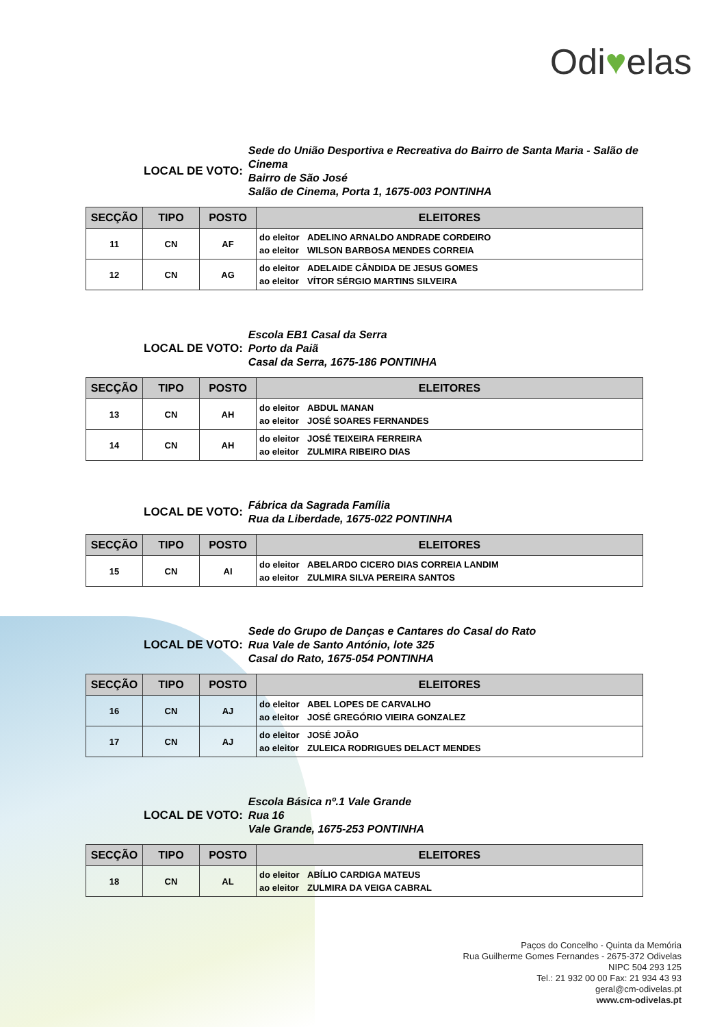Odi♥elas
LOCAL DE VOTO: Sede do União Desportiva e Recreativa do Bairro de Santa Maria - Salão de Cinema
Bairro de São José
Salão de Cinema, Porta 1, 1675-003 PONTINHA
| SECÇÃO | TIPO | POSTO | ELEITORES |
| --- | --- | --- | --- |
| 11 | CN | AF | do eleitor ADELINO ARNALDO ANDRADE CORDEIRO ao eleitor WILSON BARBOSA MENDES CORREIA |
| 12 | CN | AG | do eleitor ADELAIDE CÂNDIDA DE JESUS GOMES ao eleitor VÍTOR SÉRGIO MARTINS SILVEIRA |
LOCAL DE VOTO: Escola EB1 Casal da Serra
Porto da Paiã
Casal da Serra, 1675-186 PONTINHA
| SECÇÃO | TIPO | POSTO | ELEITORES |
| --- | --- | --- | --- |
| 13 | CN | AH | do eleitor ABDUL MANAN ao eleitor JOSÉ SOARES FERNANDES |
| 14 | CN | AH | do eleitor JOSÉ TEIXEIRA FERREIRA ao eleitor ZULMIRA RIBEIRO DIAS |
LOCAL DE VOTO: Fábrica da Sagrada Família
Rua da Liberdade, 1675-022 PONTINHA
| SECÇÃO | TIPO | POSTO | ELEITORES |
| --- | --- | --- | --- |
| 15 | CN | AI | do eleitor ABELARDO CICERO DIAS CORREIA LANDIM ao eleitor ZULMIRA SILVA PEREIRA SANTOS |
LOCAL DE VOTO: Sede do Grupo de Danças e Cantares do Casal do Rato
Rua Vale de Santo António, lote 325
Casal do Rato, 1675-054 PONTINHA
| SECÇÃO | TIPO | POSTO | ELEITORES |
| --- | --- | --- | --- |
| 16 | CN | AJ | do eleitor ABEL LOPES DE CARVALHO ao eleitor JOSÉ GREGÓRIO VIEIRA GONZALEZ |
| 17 | CN | AJ | do eleitor JOSÉ JOÃO ao eleitor ZULEICA RODRIGUES DELACT MENDES |
LOCAL DE VOTO: Escola Básica nº.1 Vale Grande
Rua 16
Vale Grande, 1675-253 PONTINHA
| SECÇÃO | TIPO | POSTO | ELEITORES |
| --- | --- | --- | --- |
| 18 | CN | AL | do eleitor ABÍLIO CARDIGA MATEUS ao eleitor ZULMIRA DA VEIGA CABRAL |
Paços do Concelho - Quinta da Memória
Rua Guilherme Gomes Fernandes - 2675-372 Odivelas
NIPC 504 293 125
Tel.: 21 932 00 00 Fax: 21 934 43 93
geral@cm-odivelas.pt
www.cm-odivelas.pt